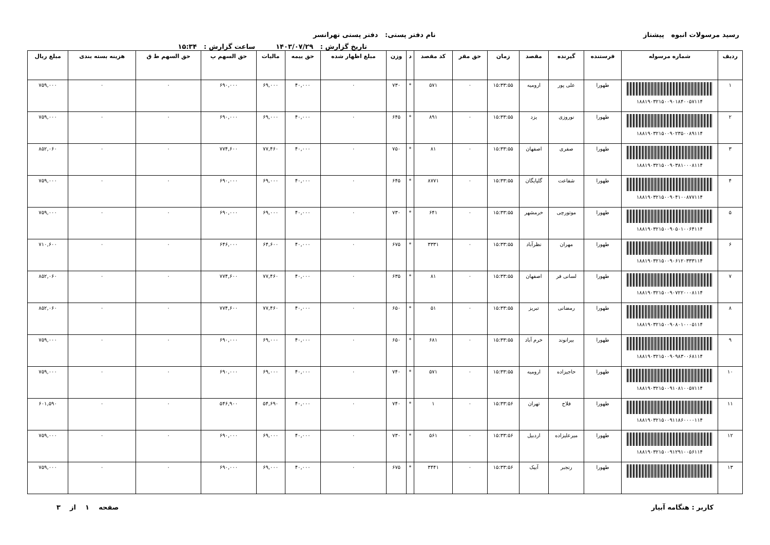رسید مرسولات انبوه پیشتاز نام دفتر پستی: دفتر پستی تهرانسر
تاریخ گزارش : ۱۴۰۳/۰۷/۲۹ ساعت گزارش : ۱۵:۳۴
| ردیف | شماره مرسوله | فرستنده | گیرنده | مقصد | زمان | حق مقر | کد مقصد | د | وزن | مبلغ اظهار شده | حق بیمه | مالیات | حق السهم پ | حق السهم ط ق | هزینه بسته بندی | مبلغ ریال |
| --- | --- | --- | --- | --- | --- | --- | --- | --- | --- | --- | --- | --- | --- | --- | --- | --- |
| ۱ | ۱۸۸۱۹۰۳۲۱۵۰۰۹۰۱۸۴۰۰۵۷۱۱۴ | طهورا | علی پور | ارومیه | ۱۵:۳۳:۵۵ | ۰ | ۵۷۱ | * | ۷۳۰ | ۰ | ۴۰,۰۰۰ | ۶۹,۰۰۰ | ۶۹۰,۰۰۰ | ۰ | ۰ | ۷۵۹,۰۰۰ |
| ۲ | ۱۸۸۱۹۰۳۲۱۵۰۰۹۰۲۳۵۰۰۸۹۱۱۴ | طهورا | نوروزی | یزد | ۱۵:۳۳:۵۵ | ۰ | ۸۹۱ | * | ۶۴۵ | ۰ | ۴۰,۰۰۰ | ۶۹,۰۰۰ | ۶۹۰,۰۰۰ | ۰ | ۰ | ۷۵۹,۰۰۰ |
| ۳ | ۱۸۸۱۹۰۳۲۱۵۰۰۹۰۳۸۱۰۰۰۸۱۱۴ | طهورا | صفری | اصفهان | ۱۵:۳۳:۵۵ | ۰ | ۸۱ | * | ۷۵۰ | ۰ | ۴۰,۰۰۰ | ۷۷,۴۶۰ | ۷۷۴,۶۰۰ | ۰ | ۰ | ۸۵۲,۰۶۰ |
| ۴ | ۱۸۸۱۹۰۳۲۱۵۰۰۹۰۴۱۰۰۸۷۷۱۱۴ | طهورا | شفاعت | گلپایگان | ۱۵:۳۳:۵۵ | ۰ | ۸۷۷۱ | * | ۶۴۵ | ۰ | ۴۰,۰۰۰ | ۶۹,۰۰۰ | ۶۹۰,۰۰۰ | ۰ | ۰ | ۷۵۹,۰۰۰ |
| ۵ | ۱۸۸۱۹۰۳۲۱۵۰۰۹۰۵۰۱۰۰۶۴۱۱۴ | طهورا | موتورچی | خرمشهر | ۱۵:۳۳:۵۵ | ۰ | ۶۴۱ | * | ۷۳۰ | ۰ | ۴۰,۰۰۰ | ۶۹,۰۰۰ | ۶۹۰,۰۰۰ | ۰ | ۰ | ۷۵۹,۰۰۰ |
| ۶ | ۱۸۸۱۹۰۳۲۱۵۰۰۹۰۶۱۲۰۳۳۳۱۱۴ | طهورا | مهران | نظرآباد | ۱۵:۳۳:۵۵ | ۰ | ۳۳۳۱ | * | ۶۷۵ | ۰ | ۴۰,۰۰۰ | ۶۴,۶۰۰ | ۶۴۶,۰۰۰ | ۰ | ۰ | ۷۱۰,۶۰۰ |
| ۷ | ۱۸۸۱۹۰۳۲۱۵۰۰۹۰۷۲۲۰۰۰۸۱۱۴ | طهورا | لسانی فر | اصفهان | ۱۵:۳۳:۵۵ | ۰ | ۸۱ | * | ۶۳۵ | ۰ | ۴۰,۰۰۰ | ۷۷,۴۶۰ | ۷۷۴,۶۰۰ | ۰ | ۰ | ۸۵۲,۰۶۰ |
| ۸ | ۱۸۸۱۹۰۳۲۱۵۰۰۹۰۸۰۱۰۰۰۵۱۱۴ | طهورا | رمضانی | تبریز | ۱۵:۳۳:۵۵ | ۰ | ۵۱ | * | ۶۵۰ | ۰ | ۴۰,۰۰۰ | ۷۷,۴۶۰ | ۷۷۴,۶۰۰ | ۰ | ۰ | ۸۵۲,۰۶۰ |
| ۹ | ۱۸۸۱۹۰۳۲۱۵۰۰۹۰۹۸۳۰۰۶۸۱۱۴ | طهورا | بیرانوند | خرم آباد | ۱۵:۳۳:۵۵ | ۰ | ۶۸۱ | * | ۶۵۰ | ۰ | ۴۰,۰۰۰ | ۶۹,۰۰۰ | ۶۹۰,۰۰۰ | ۰ | ۰ | ۷۵۹,۰۰۰ |
| ۱۰ | ۱۸۸۱۹۰۳۲۱۵۰۰۹۱۰۸۱۰۰۵۷۱۱۴ | طهورا | حاجیزاده | ارومیه | ۱۵:۳۳:۵۵ | ۰ | ۵۷۱ | * | ۷۴۰ | ۰ | ۴۰,۰۰۰ | ۶۹,۰۰۰ | ۶۹۰,۰۰۰ | ۰ | ۰ | ۷۵۹,۰۰۰ |
| ۱۱ | ۱۸۸۱۹۰۳۲۱۵۰۰۹۱۱۸۶۰۰۰۰۱۱۴ | طهورا | فلاح | تهران | ۱۵:۳۳:۵۶ | ۰ | ۱ | * | ۷۴۰ | ۰ | ۴۰,۰۰۰ | ۵۴,۶۹۰ | ۵۴۶,۹۰۰ | ۰ | ۰ | ۶۰۱,۵۹۰ |
| ۱۲ | ۱۸۸۱۹۰۳۲۱۵۰۰۹۱۲۹۱۰۰۵۶۱۱۴ | طهورا | میرعلیزاده | اردبیل | ۱۵:۳۳:۵۶ | ۰ | ۵۶۱ | * | ۷۳۰ | ۰ | ۴۰,۰۰۰ | ۶۹,۰۰۰ | ۶۹۰,۰۰۰ | ۰ | ۰ | ۷۵۹,۰۰۰ |
| ۱۳ | | طهورا | رنجبر | آبیک | ۱۵:۳۳:۵۶ | ۰ | ۳۴۴۱ | * | ۶۷۵ | ۰ | ۴۰,۰۰۰ | ۶۹,۰۰۰ | ۶۹۰,۰۰۰ | ۰ | ۰ | ۷۵۹,۰۰۰ |
کاربر : هنگامه آبیار صفحه ۱ از ۳